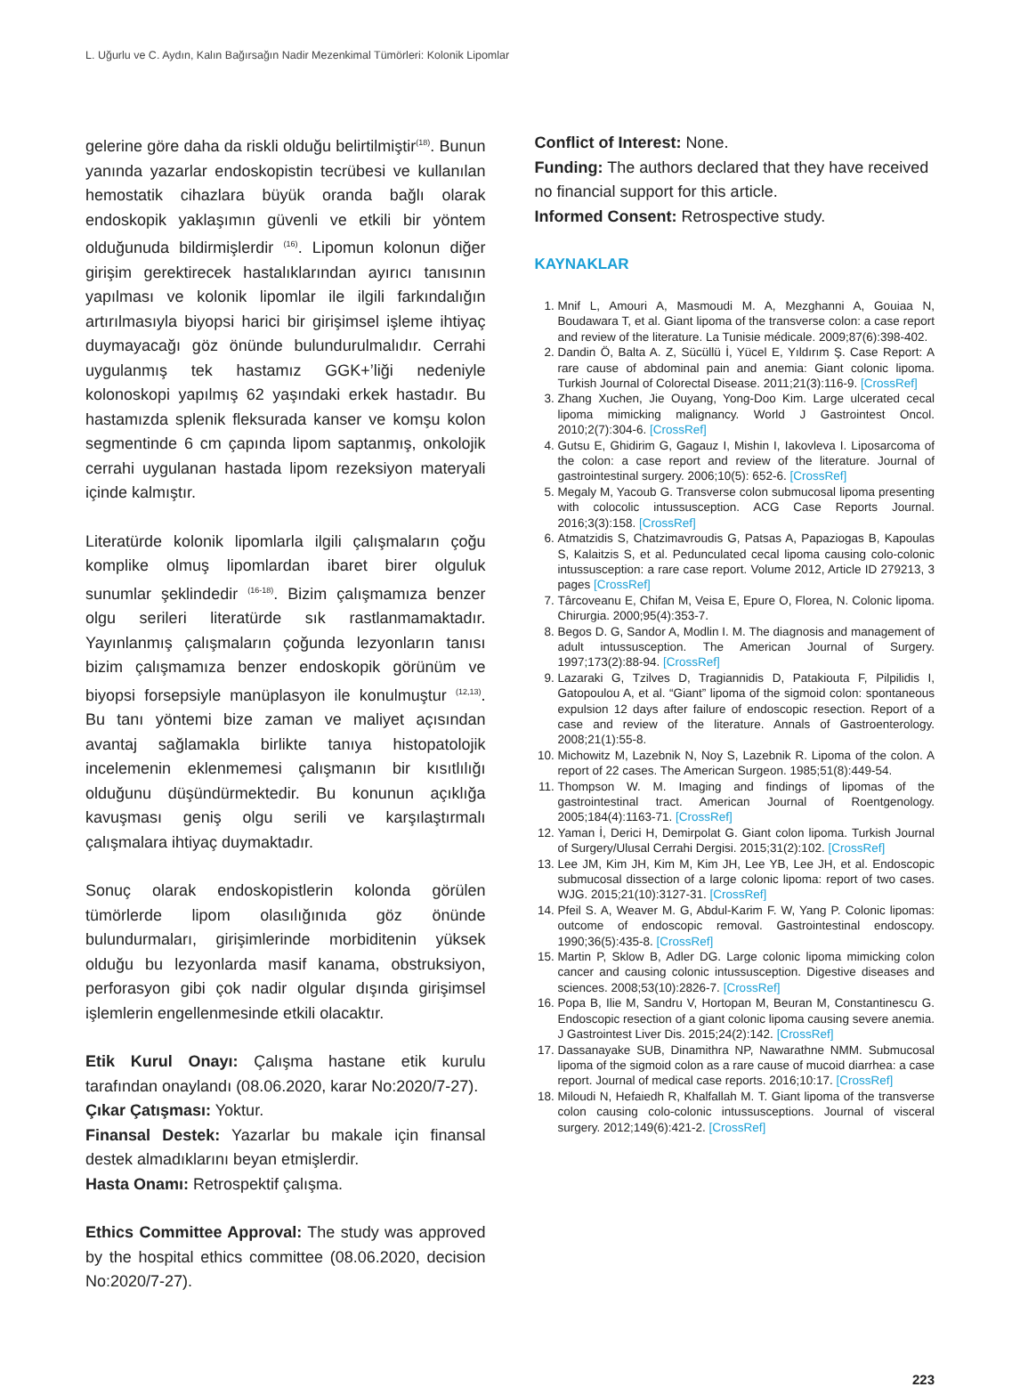L. Uğurlu ve C. Aydın, Kalın Bağırsağın Nadir Mezenkimal Tümörleri: Kolonik Lipomlar
gelerine göre daha da riskli olduğu belirtilmiştir<sup>(18)</sup>. Bunun yanında yazarlar endoskopistin tecrübesi ve kullanılan hemostatik cihazlara büyük oranda bağlı olarak endoskopik yaklaşımın güvenli ve etkili bir yöntem olduğunuda bildirmişlerdir <sup>(16)</sup>. Lipomun kolonun diğer girişim gerektirecek hastalıklarından ayırıcı tanısının yapılması ve kolonik lipomlar ile ilgili farkındalığın artırılmasıyla biyopsi harici bir girişimsel işleme ihtiyaç duymayacağı göz önünde bulundurulmalıdır. Cerrahi uygulanmış tek hastamız GGK+’liği nedeniyle kolonoskopi yapılmış 62 yaşındaki erkek hastadır. Bu hastamızda splenik fleksurada kanser ve komşu kolon segmentinde 6 cm çapında lipom saptanmış, onkolojik cerrahi uygulanan hastada lipom rezeksiyon materyali içinde kalmıştır.
Literatürde kolonik lipomlarla ilgili çalışmaların çoğu komplike olmuş lipomlardan ibaret birer olguluk sunumlar şeklindedir <sup>(16-18)</sup>. Bizim çalışmamıza benzer olgu serileri literatürde sık rastlanmamaktadır. Yayınlanmış çalışmaların çoğunda lezyonların tanısı bizim çalışmamıza benzer endoskopik görünüm ve biyopsi forsepsiyle manüplasyon ile konulmuştur <sup>(12,13)</sup>. Bu tanı yöntemi bize zaman ve maliyet açısından avantaj sağlamakla birlikte tanıya histopatolojik incelemenin eklenmemesi çalışmanın bir kısıtlılığı olduğunu düşündürmektedir. Bu konunun açıklığa kavuşması geniş olgu serili ve karşılaştırmalı çalışmalara ihtiyaç duymaktadır.
Sonuç olarak endoskopistlerin kolonda görülen tümörlerde lipom olasılığınıda göz önünde bulundurmaları, girişimlerinde morbiditenin yüksek olduğu bu lezyonlarda masif kanama, obstruksiyon, perforasyon gibi çok nadir olgular dışında girişimsel işlemlerin engellenmesinde etkili olacaktır.
Etik Kurul Onayı: Çalışma hastane etik kurulu tarafından onaylandı (08.06.2020, karar No:2020/7-27).
Çıkar Çatışması: Yoktur.
Finansal Destek: Yazarlar bu makale için finansal destek almadıklarını beyan etmişlerdir.
Hasta Onamı: Retrospektif çalışma.
Ethics Committee Approval: The study was approved by the hospital ethics committee (08.06.2020, decision No:2020/7-27).
Conflict of Interest: None.
Funding: The authors declared that they have received no financial support for this article.
Informed Consent: Retrospective study.
KAYNAKLAR
1. Mnif L, Amouri A, Masmoudi M. A, Mezghanni A, Gouiaa N, Boudawara T, et al. Giant lipoma of the transverse colon: a case report and review of the literature. La Tunisie médicale. 2009;87(6):398-402.
2. Dandin Ö, Balta A. Z, Sücüllü İ, Yücel E, Yıldırım Ş. Case Report: A rare cause of abdominal pain and anemia: Giant colonic lipoma. Turkish Journal of Colorectal Disease. 2011;21(3):116-9. [CrossRef]
3. Zhang Xuchen, Jie Ouyang, Yong-Doo Kim. Large ulcerated cecal lipoma mimicking malignancy. World J Gastrointest Oncol. 2010;2(7):304-6. [CrossRef]
4. Gutsu E, Ghidirim G, Gagauz I, Mishin I, Iakovleva I. Liposarcoma of the colon: a case report and review of the literature. Journal of gastrointestinal surgery. 2006;10(5): 652-6. [CrossRef]
5. Megaly M, Yacoub G. Transverse colon submucosal lipoma presenting with colocolic intussusception. ACG Case Reports Journal. 2016;3(3):158. [CrossRef]
6. Atmatzidis S, Chatzimavroudis G, Patsas A, Papaziogas B, Kapoulas S, Kalaitzis S, et al. Pedunculated cecal lipoma causing colo-colonic intussusception: a rare case report. Volume 2012, Article ID 279213, 3 pages [CrossRef]
7. Târcoveanu E, Chifan M, Veisa E, Epure O, Florea, N. Colonic lipoma. Chirurgia. 2000;95(4):353-7.
8. Begos D. G, Sandor A, Modlin I. M. The diagnosis and management of adult intussusception. The American Journal of Surgery. 1997;173(2):88-94. [CrossRef]
9. Lazaraki G, Tzilves D, Tragiannidis D, Patakiouta F, Pilpilidis I, Gatopoulou A, et al. “Giant” lipoma of the sigmoid colon: spontaneous expulsion 12 days after failure of endoscopic resection. Report of a case and review of the literature. Annals of Gastroenterology. 2008;21(1):55-8.
10. Michowitz M, Lazebnik N, Noy S, Lazebnik R. Lipoma of the colon. A report of 22 cases. The American Surgeon. 1985;51(8):449-54.
11. Thompson W. M. Imaging and findings of lipomas of the gastrointestinal tract. American Journal of Roentgenology. 2005;184(4):1163-71. [CrossRef]
12. Yaman İ, Derici H, Demirpolat G. Giant colon lipoma. Turkish Journal of Surgery/Ulusal Cerrahi Dergisi. 2015;31(2):102. [CrossRef]
13. Lee JM, Kim JH, Kim M, Kim JH, Lee YB, Lee JH, et al. Endoscopic submucosal dissection of a large colonic lipoma: report of two cases. WJG. 2015;21(10):3127-31. [CrossRef]
14. Pfeil S. A, Weaver M. G, Abdul-Karim F. W, Yang P. Colonic lipomas: outcome of endoscopic removal. Gastrointestinal endoscopy. 1990;36(5):435-8. [CrossRef]
15. Martin P, Sklow B, Adler DG. Large colonic lipoma mimicking colon cancer and causing colonic intussusception. Digestive diseases and sciences. 2008;53(10):2826-7. [CrossRef]
16. Popa B, Ilie M, Sandru V, Hortopan M, Beuran M, Constantinescu G. Endoscopic resection of a giant colonic lipoma causing severe anemia. J Gastrointest Liver Dis. 2015;24(2):142. [CrossRef]
17. Dassanayake SUB, Dinamithra NP, Nawarathne NMM. Submucosal lipoma of the sigmoid colon as a rare cause of mucoid diarrhea: a case report. Journal of medical case reports. 2016;10:17. [CrossRef]
18. Miloudi N, Hefaiedh R, Khalfallah M. T. Giant lipoma of the transverse colon causing colo-colonic intussusceptions. Journal of visceral surgery. 2012;149(6):421-2. [CrossRef]
223